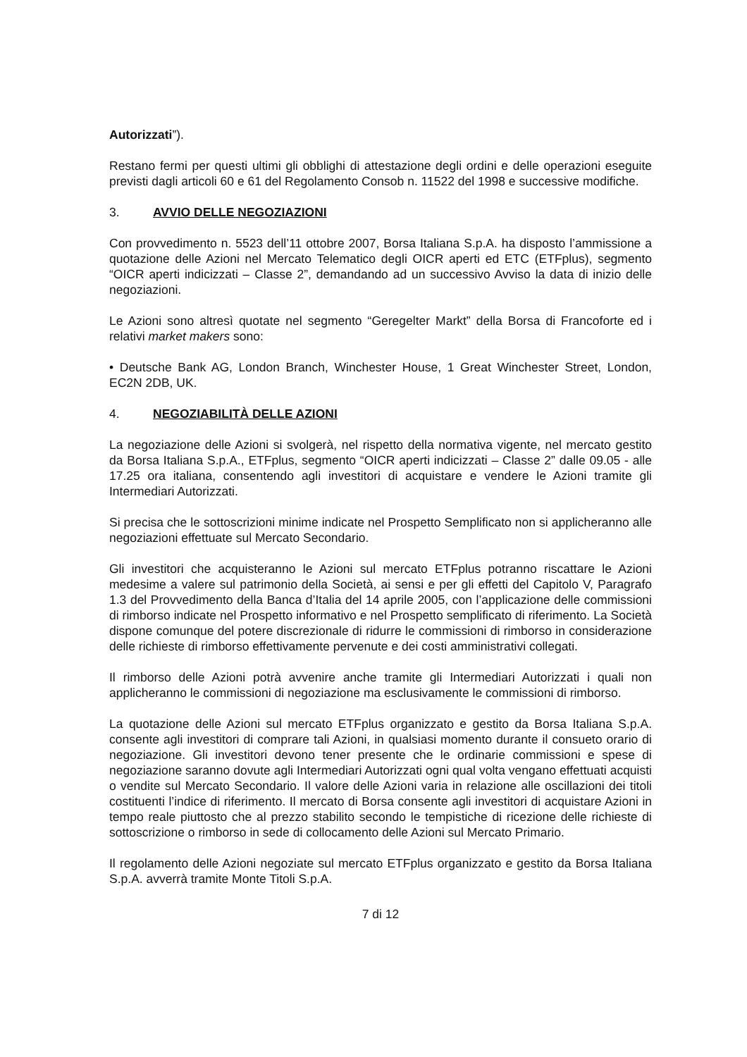Autorizzati”).
Restano fermi per questi ultimi gli obblighi di attestazione degli ordini e delle operazioni eseguite previsti dagli articoli 60 e 61 del Regolamento Consob n. 11522 del 1998 e successive modifiche.
3. AVVIO DELLE NEGOZIAZIONI
Con provvedimento n. 5523 dell’11 ottobre 2007, Borsa Italiana S.p.A. ha disposto l’ammissione a quotazione delle Azioni nel Mercato Telematico degli OICR aperti ed ETC (ETFplus), segmento “OICR aperti indicizzati – Classe 2”, demandando ad un successivo Avviso la data di inizio delle negoziazioni.
Le Azioni sono altresì quotate nel segmento “Geregelter Markt” della Borsa di Francoforte ed i relativi market makers sono:
• Deutsche Bank AG, London Branch, Winchester House, 1 Great Winchester Street, London, EC2N 2DB, UK.
4. NEGOZIABILITÀ DELLE AZIONI
La negoziazione delle Azioni si svolgerà, nel rispetto della normativa vigente, nel mercato gestito da Borsa Italiana S.p.A., ETFplus, segmento “OICR aperti indicizzati – Classe 2” dalle 09.05 - alle 17.25 ora italiana, consentendo agli investitori di acquistare e vendere le Azioni tramite gli Intermediari Autorizzati.
Si precisa che le sottoscrizioni minime indicate nel Prospetto Semplificato non si applicheranno alle negoziazioni effettuate sul Mercato Secondario.
Gli investitori che acquisteranno le Azioni sul mercato ETFplus potranno riscattare le Azioni medesime a valere sul patrimonio della Società, ai sensi e per gli effetti del Capitolo V, Paragrafo 1.3 del Provvedimento della Banca d’Italia del 14 aprile 2005, con l’applicazione delle commissioni di rimborso indicate nel Prospetto informativo e nel Prospetto semplificato di riferimento. La Società dispone comunque del potere discrezionale di ridurre le commissioni di rimborso in considerazione delle richieste di rimborso effettivamente pervenute e dei costi amministrativi collegati.
Il rimborso delle Azioni potrà avvenire anche tramite gli Intermediari Autorizzati i quali non applicheranno le commissioni di negoziazione ma esclusivamente le commissioni di rimborso.
La quotazione delle Azioni sul mercato ETFplus organizzato e gestito da Borsa Italiana S.p.A. consente agli investitori di comprare tali Azioni, in qualsiasi momento durante il consueto orario di negoziazione. Gli investitori devono tener presente che le ordinarie commissioni e spese di negoziazione saranno dovute agli Intermediari Autorizzati ogni qual volta vengano effettuati acquisti o vendite sul Mercato Secondario. Il valore delle Azioni varia in relazione alle oscillazioni dei titoli costituenti l’indice di riferimento. Il mercato di Borsa consente agli investitori di acquistare Azioni in tempo reale piuttosto che al prezzo stabilito secondo le tempistiche di ricezione delle richieste di sottoscrizione o rimborso in sede di collocamento delle Azioni sul Mercato Primario.
Il regolamento delle Azioni negoziate sul mercato ETFplus organizzato e gestito da Borsa Italiana S.p.A. avverrà tramite Monte Titoli S.p.A.
7 di 12